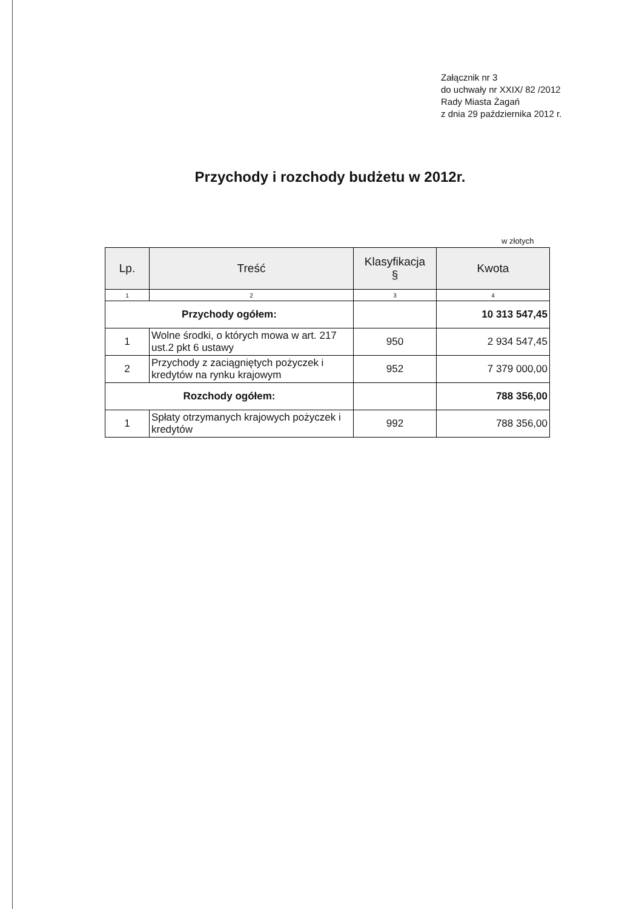Załącznik nr 3
do uchwały nr XXIX/ 82 /2012
Rady Miasta Żagań
z dnia 29 października 2012 r.
Przychody i rozchody budżetu w 2012r.
w złotych
| Lp. | Treść | Klasyfikacja § | Kwota |
| --- | --- | --- | --- |
| 1 | 2 | 3 | 4 |
| Przychody ogółem: | | | 10 313 547,45 |
| 1 | Wolne środki, o których mowa w art. 217 ust.2 pkt 6 ustawy | 950 | 2 934 547,45 |
| 2 | Przychody z zaciągniętych pożyczek i kredytów na rynku krajowym | 952 | 7 379 000,00 |
| Rozchody ogółem: | | | 788 356,00 |
| 1 | Spłaty otrzymanych krajowych pożyczek i kredytów | 992 | 788 356,00 |